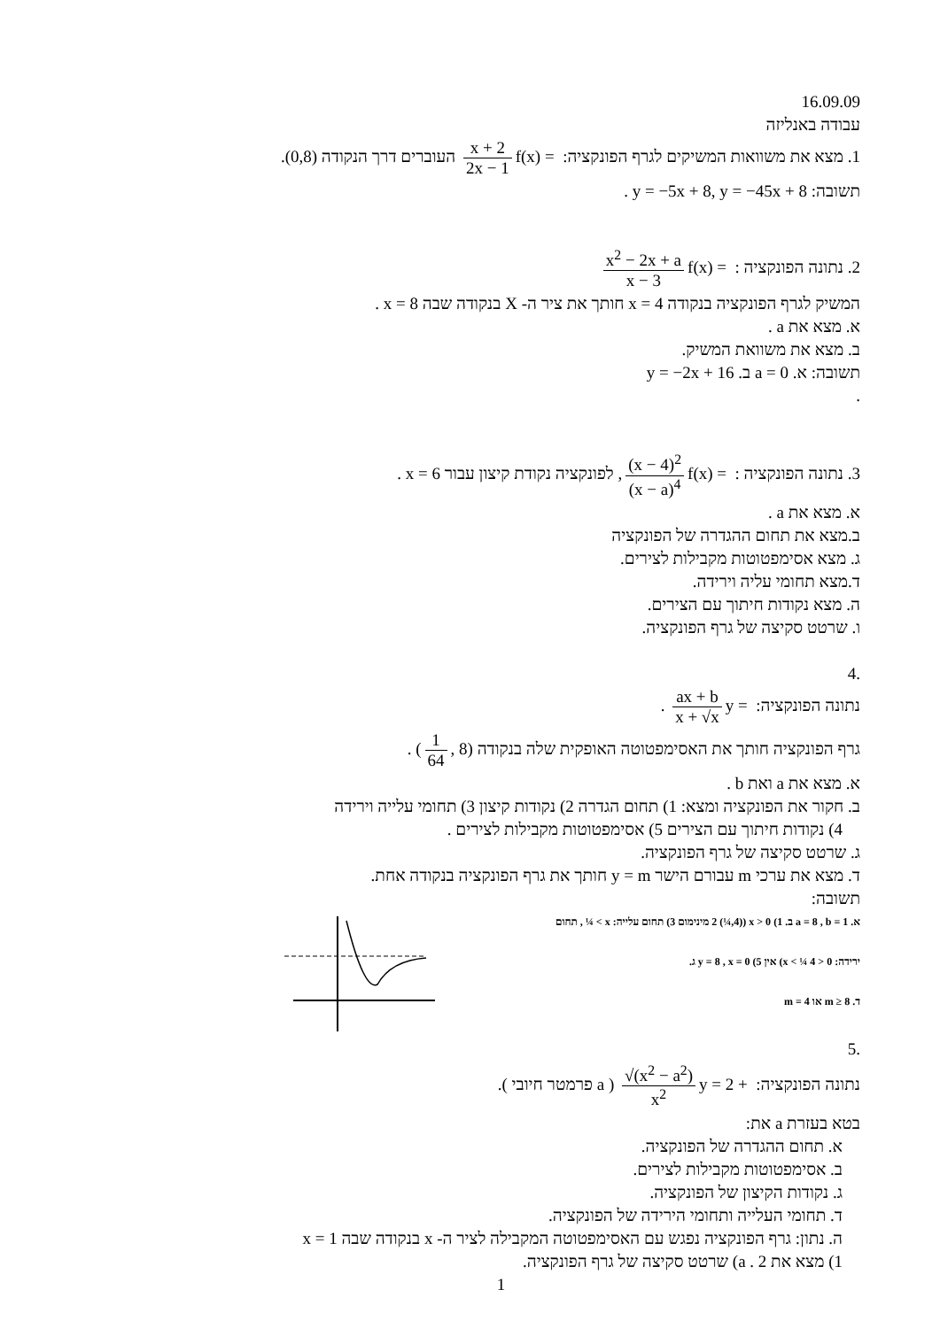16.09.09
עבודה באנליזה
1. מצא את משוואות המשיקים לגרף הפונקציה: f(x) = x + 2 2x − 1 העוברים דרך הנקודה (0,8).
תשובה: y = −5x + 8, y = −45x + 8 .
2. נתונה הפונקציה : f(x) = x<sup>2</sup> − 2x + a x − 3
המשיק לגרף הפונקציה בנקודה x = 4 חותך את ציר ה- X בנקודה שבה x = 8 .
א. מצא את a .
ב. מצא את משוואת המשיק.
תשובה: א. a = 0 ב. y = −2x + 16
.
3. נתונה הפונקציה : f(x) = (x − 4)<sup>2</sup> (x − a)<sup>4</sup>, לפונקציה נקודת קיצון עבור x = 6 .
א. מצא את a .
ב.מצא את תחום ההגדרה של הפונקציה
ג. מצא אסימפטוטות מקבילות לצירים.
ד.מצא תחומי עליה וירידה.
ה. מצא נקודות חיתוך עם הצירים.
ו. שרטט סקיצה של גרף הפונקציה.
.4
נתונה הפונקציה: y = ax + b x + √x .
גרף הפונקציה חותך את האסימפטוטה האופקית שלה בנקודה (1 64, 8) .
א. מצא את a ואת b .
ב. חקור את הפונקציה ומצא: 1) תחום הגדרה 2) נקודות קיצון 3) תחומי עלייה וירידה
4) נקודות חיתוך עם הצירים 5) אסימפטוטות מקבילות לצירים .
ג. שרטט סקיצה של גרף הפונקציה.
ד. מצא את ערכי m עבורם הישר y = m חותך את גרף הפונקציה בנקודה אחת.
תשובה:
א. a = 8 , b = 1 ב. 1) x > 0 (2 (¼,4) מינימום 3) תחום עלייה: x > ¼ , תחום
ירידה: 0 < x < ¼ 4) אין 5) y = 8 , x = 0 ג.
ד. m ≥ 8 או m = 4
.5
נתונה הפונקציה: y = 2 + √(x<sup>2</sup> − a<sup>2</sup>) x<sup>2</sup> ( a פרמטר חיובי ).
בטא בעזרת a את:
א. תחום ההגדרה של הפונקציה.
ב. אסימפטוטות מקבילות לצירים.
ג. נקודות הקיצון של הפונקציה.
ד. תחומי העלייה ותחומי הירידה של הפונקציה.
ה. נתון: גרף הפונקציה נפגש עם האסימפטוטה המקבילה לציר ה- x בנקודה שבה x = 1
1) מצא את a . 2) שרטט סקיצה של גרף הפונקציה.
1